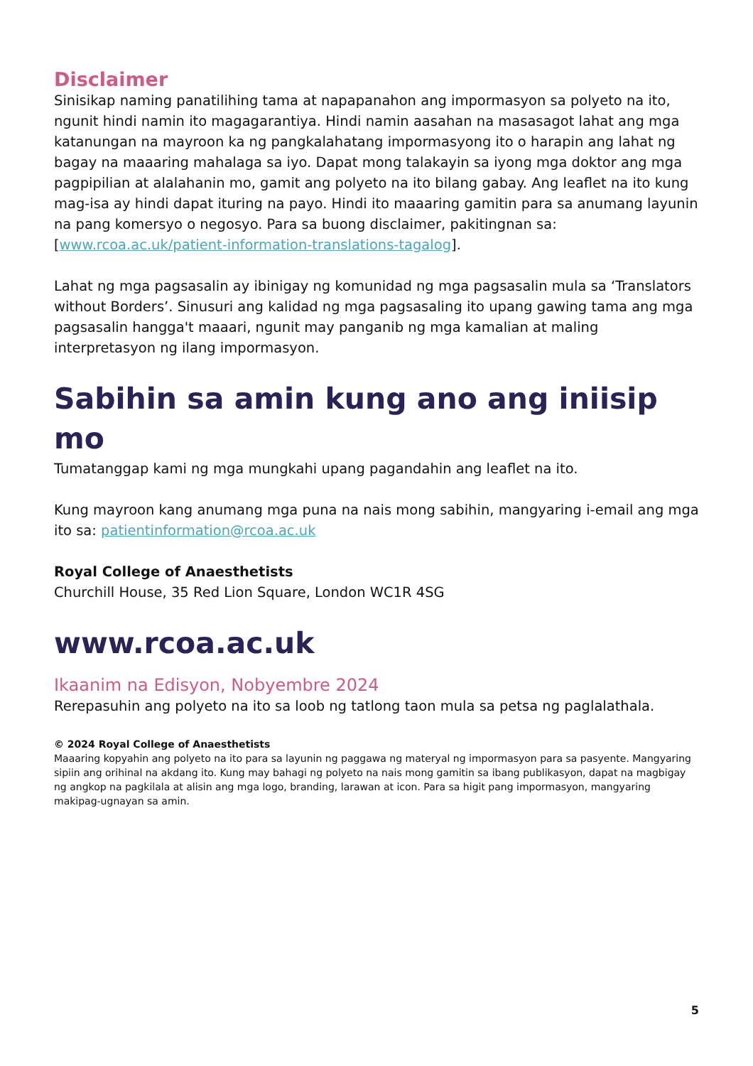Disclaimer
Sinisikap naming panatilihing tama at napapanahon ang impormasyon sa polyeto na ito, ngunit hindi namin ito magagarantiya. Hindi namin aasahan na masasagot lahat ang mga katanungan na mayroon ka ng pangkalahatang impormasyong ito o harapin ang lahat ng bagay na maaaring mahalaga sa iyo. Dapat mong talakayin sa iyong mga doktor ang mga pagpipilian at alalahanin mo, gamit ang polyeto na ito bilang gabay. Ang leaflet na ito kung mag-isa ay hindi dapat ituring na payo. Hindi ito maaaring gamitin para sa anumang layunin na pang komersyo o negosyo. Para sa buong disclaimer, pakitingnan sa: [www.rcoa.ac.uk/patient-information-translations-tagalog].
Lahat ng mga pagsasalin ay ibinigay ng komunidad ng mga pagsasalin mula sa ‘Translators without Borders’. Sinusuri ang kalidad ng mga pagsasaling ito upang gawing tama ang mga pagsasalin hangga't maaari, ngunit may panganib ng mga kamalian at maling interpretasyon ng ilang impormasyon.
Sabihin sa amin kung ano ang iniisip mo
Tumatanggap kami ng mga mungkahi upang pagandahin ang leaflet na ito.
Kung mayroon kang anumang mga puna na nais mong sabihin, mangyaring i-email ang mga ito sa: patientinformation@rcoa.ac.uk
Royal College of Anaesthetists
Churchill House, 35 Red Lion Square, London WC1R 4SG
www.rcoa.ac.uk
Ikaanim na Edisyon, Nobyembre 2024
Rerepasuhin ang polyeto na ito sa loob ng tatlong taon mula sa petsa ng paglalathala.
© 2024 Royal College of Anaesthetists
Maaaring kopyahin ang polyeto na ito para sa layunin ng paggawa ng materyal ng impormasyon para sa pasyente. Mangyaring sipiin ang orihinal na akdang ito. Kung may bahagi ng polyeto na nais mong gamitin sa ibang publikasyon, dapat na magbigay ng angkop na pagkilala at alisin ang mga logo, branding, larawan at icon. Para sa higit pang impormasyon, mangyaring makipag-ugnayan sa amin.
5